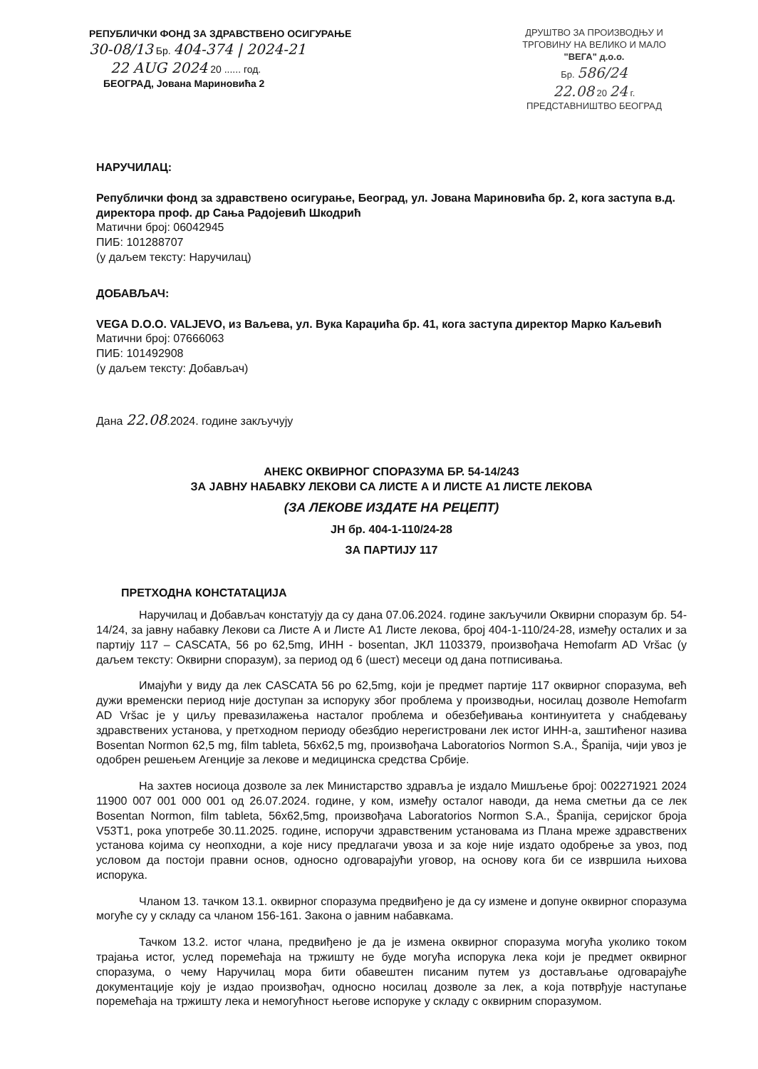РЕПУБЛИЧКИ ФОНД ЗА ЗДРАВСТВЕНО ОСИГУРАЊЕ
30-08/13 Бр. 404-374 | 2024-21
22 AUG 2024 20 ...... год.
БЕОГРАД, Јована Мариновића 2
ДРУШТВО ЗА ПРОИЗВОДЊУ И ТРГОВИНУ НА ВЕЛИКО И МАЛО
"ВЕГА" д.о.о.
Бр. 586/24
22.08 20 24 г.
ПРЕДСТАВНИШТВО БЕОГРАД
НАРУЧИЛАЦ:
Републички фонд за здравствено осигурање, Београд, ул. Јована Мариновића бр. 2, кога заступа в.д. директора проф. др Сања Радојевић Шкодрић
Матични број: 06042945
ПИБ: 101288707
(у даљем тексту: Наручилац)
ДОБАВЉАЧ:
VEGA D.O.O. VALJEVO, из Ваљева, ул. Вука Караџића бр. 41, кога заступа директор Марко Каљевић
Матични број: 07666063
ПИБ: 101492908
(у даљем тексту: Добављач)
Дана 22.08.2024. године закључују
АНЕКС ОКВИРНОГ СПОРАЗУМА БР. 54-14/243
ЗА ЈАВНУ НАБАВКУ ЛЕКОВИ СА ЛИСТЕ А И ЛИСТЕ А1 ЛИСТЕ ЛЕКОВА
(ЗА ЛЕКОВЕ ИЗДАТЕ НА РЕЦЕПТ)
ЈН бр. 404-1-110/24-28
ЗА ПАРТИЈУ 117
ПРЕТХОДНА КОНСТАТАЦИЈА
Наручилац и Добављач констатују да су дана 07.06.2024. године закључили Оквирни споразум бр. 54-14/24, за јавну набавку Лекови са Листе А и Листе А1 Листе лекова, број 404-1-110/24-28, између осталих и за партију 117 – CASCATA, 56 po 62,5mg, ИНН - bosentan, ЈКЛ 1103379, произвођача Hemofarm AD Vršac (у даљем тексту: Оквирни споразум), за период од 6 (шест) месеци од дана потписивања.
Имајући у виду да лек CASCATA 56 po 62,5mg, који је предмет партије 117 оквирног споразума, већ дужи временски период није доступан за испоруку због проблема у производњи, носилац дозволе Hemofarm AD Vršac је у циљу превазилажења насталог проблема и обезбеђивања континуитета у снабдевању здравствених установа, у претходном периоду обезбдио нерегистровани лек истог ИНН-а, заштићеног назива Bosentan Normon 62,5 mg, film tableta, 56x62,5 mg, произвођача Laboratorios Normon S.A., Španija, чији увоз је одобрен решењем Агенције за лекове и медицинска средства Србије.
На захтев носиоца дозволе за лек Министарство здравља је издало Мишљење број: 002271921 2024 11900 007 001 000 001 од 26.07.2024. године, у ком, између осталог наводи, да нема сметњи да се лек Bosentan Normon, film tableta, 56x62,5mg, произвођача Laboratorios Normon S.A., Španija, серијског броја V53T1, рока употребе 30.11.2025. године, испоручи здравственим установама из Плана мреже здравствених установа којима су неопходни, а које нису предлагачи увоза и за које није издато одобрење за увоз, под условом да постоји правни основ, односно одговарајући уговор, на основу кога би се извршила њихова испорука.
Чланом 13. тачком 13.1. оквирног споразума предвиђено је да су измене и допуне оквирног споразума могуће су у складу са чланом 156-161. Закона о јавним набавкама.
Тачком 13.2. истог члана, предвиђено је да је измена оквирног споразума могућа уколико током трајања истог, услед поремећаја на тржишту не буде могућа испорука лека који је предмет оквирног споразума, о чему Наручилац мора бити обавештен писаним путем уз достављање одговарајуће документације коју је издао произвођач, односно носилац дозволе за лек, а која потврђује наступање поремећаја на тржишту лека и немогућност његове испоруке у складу с оквирним споразумом.